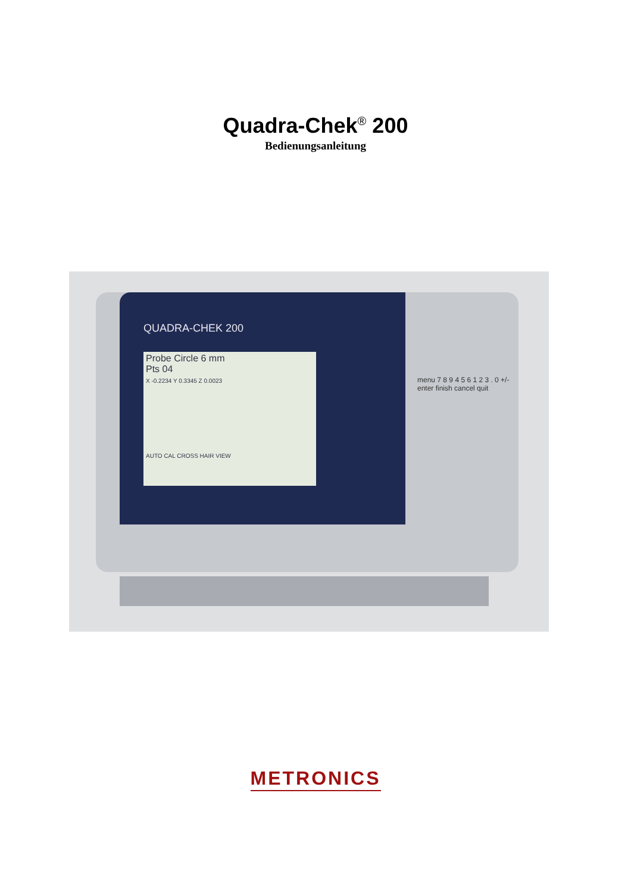Quadra-Chek<sup>®</sup> 200
Bedienungsanleitung
QUADRA-CHEK 200
Probe Circle 6 mm
Pts 04
X -0.2234 Y 0.3345 Z 0.0023
AUTO CAL CROSS HAIR VIEW
menu 7 8 9 4 5 6 1 2 3 . 0 +/- enter finish cancel quit
METRONICS